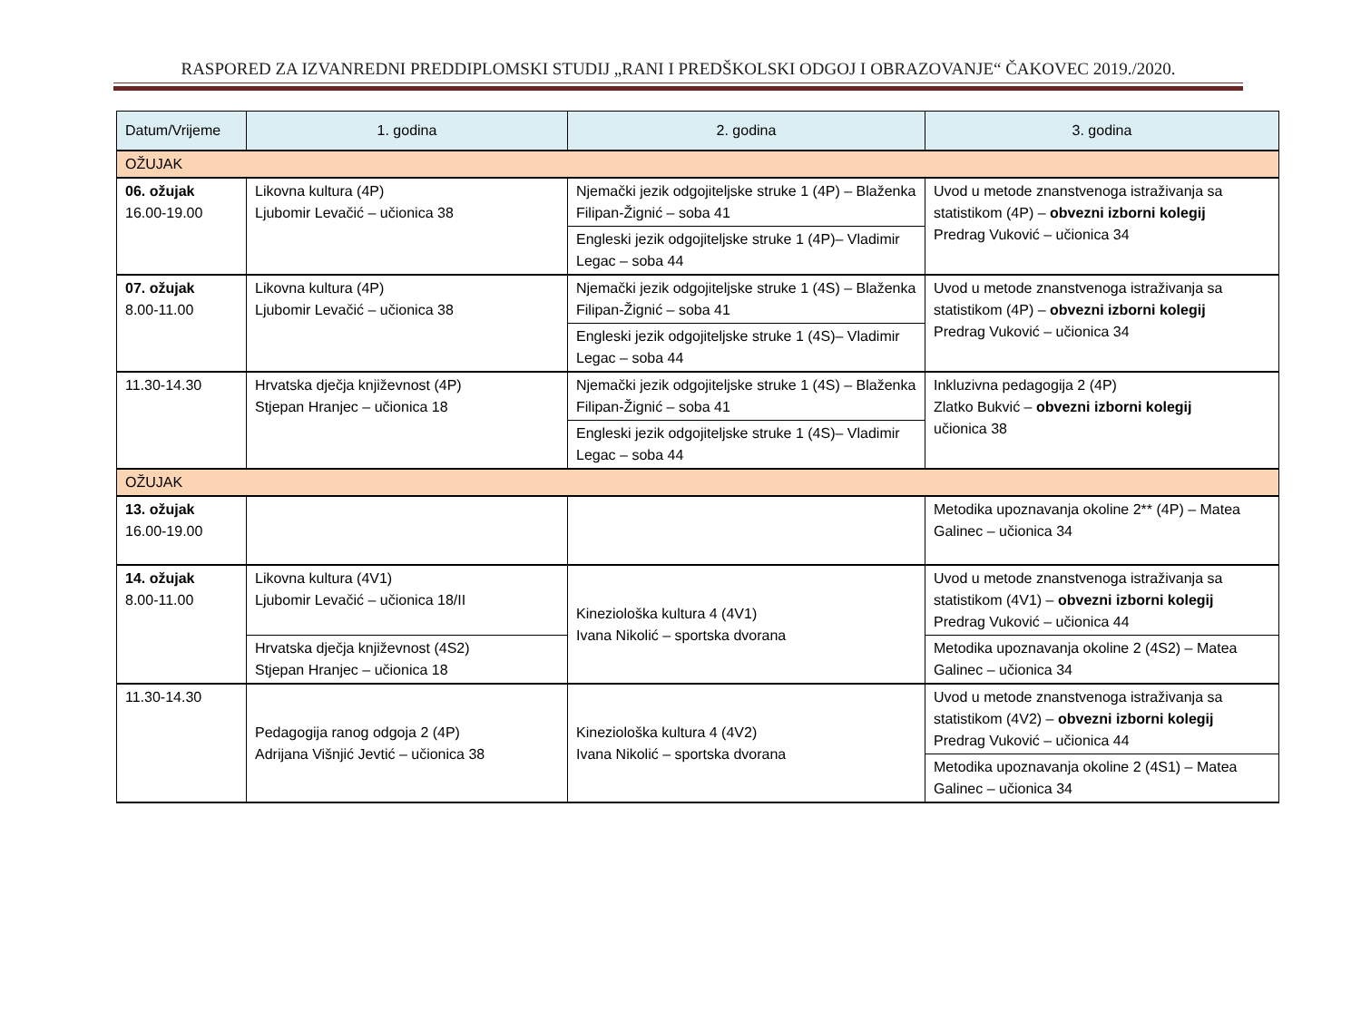RASPORED ZA IZVANREDNI PREDDIPLOMSKI STUDIJ „RANI I PREDŠKOLSKI ODGOJ I OBRAZOVANJE“ ČAKOVEC 2019./2020.
| Datum/Vrijeme | 1. godina | 2. godina | 3. godina |
| --- | --- | --- | --- |
| OŽUJAK | | | |
| 06. ožujak 16.00-19.00 | Likovna kultura (4P) Ljubomir Levačić – učionica 38 | Njemački jezik odgojiteljske struke 1 (4P) – Blaženka Filipan-Žignić – soba 41 | Uvod u metode znanstvenoga istraživanja sa statistikom (4P) – obvezni izborni kolegij Predrag Vuković – učionica 34 |
| | | Engleski jezik odgojiteljske struke 1 (4P)– Vladimir Legac – soba 44 | |
| 07. ožujak 8.00-11.00 | Likovna kultura (4P) Ljubomir Levačić – učionica 38 | Njemački jezik odgojiteljske struke 1 (4S) – Blaženka Filipan-Žignić – soba 41 | Uvod u metode znanstvenoga istraživanja sa statistikom (4P) – obvezni izborni kolegij Predrag Vuković – učionica 34 |
| | | Engleski jezik odgojiteljske struke 1 (4S)– Vladimir Legac – soba 44 | |
| 11.30-14.30 | Hrvatska dječja književnost (4P) Stjepan Hranjec – učionica 18 | Njemački jezik odgojiteljske struke 1 (4S) – Blaženka Filipan-Žignić – soba 41 | Inkluzivna pedagogija 2 (4P) Zlatko Bukvić – obvezni izborni kolegij učionica 38 |
| | | Engleski jezik odgojiteljske struke 1 (4S)– Vladimir Legac – soba 44 | |
| OŽUJAK | | | |
| 13. ožujak 16.00-19.00 | | | Metodika upoznavanja okoline 2** (4P) – Matea Galinec – učionica 34 |
| 14. ožujak 8.00-11.00 | Likovna kultura (4V1) Ljubomir Levačić – učionica 18/II | Kineziološka kultura 4 (4V1) Ivana Nikolić – sportska dvorana | Uvod u metode znanstvenoga istraživanja sa statistikom (4V1) – obvezni izborni kolegij Predrag Vuković – učionica 44 |
| | Hrvatska dječja književnost (4S2) Stjepan Hranjec – učionica 18 | | Metodika upoznavanja okoline 2 (4S2) – Matea Galinec – učionica 34 |
| 11.30-14.30 | Pedagogija ranog odgoja 2 (4P) Adrijana Višnjić Jevtić – učionica 38 | Kineziološka kultura 4 (4V2) Ivana Nikolić – sportska dvorana | Uvod u metode znanstvenoga istraživanja sa statistikom (4V2) – obvezni izborni kolegij Predrag Vuković – učionica 44 |
| | | | Metodika upoznavanja okoline 2 (4S1) – Matea Galinec – učionica 34 |